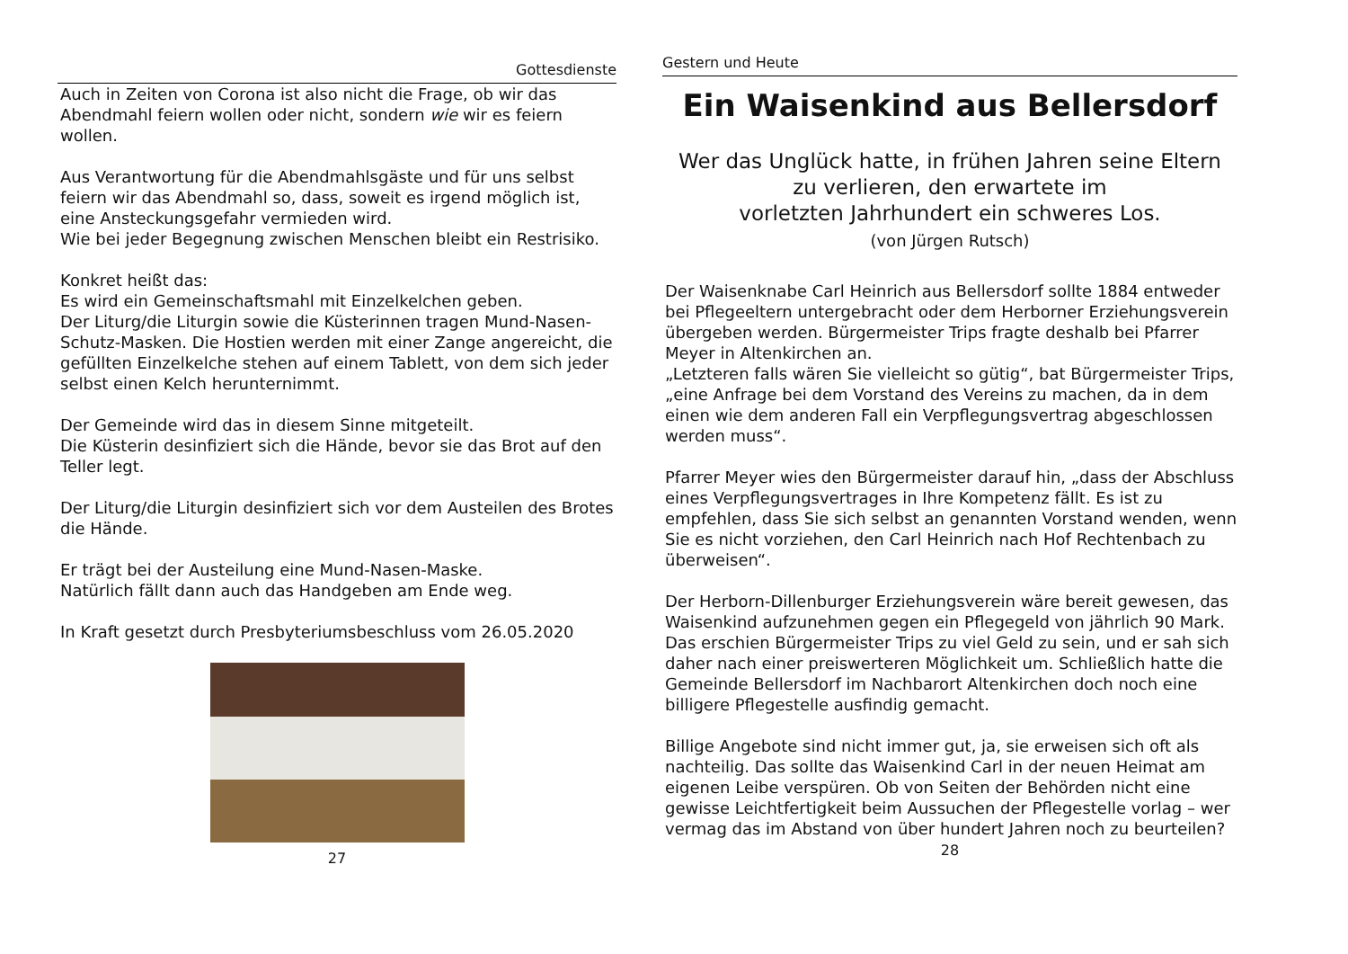Gottesdienste
Auch in Zeiten von Corona ist also nicht die Frage, ob wir das Abendmahl feiern wollen oder nicht, sondern wie wir es feiern wollen.
Aus Verantwortung für die Abendmahlsgäste und für uns selbst feiern wir das Abendmahl so, dass, soweit es irgend möglich ist, eine Ansteckungsgefahr vermieden wird.
Wie bei jeder Begegnung zwischen Menschen bleibt ein Restrisiko.
Konkret heißt das:
Es wird ein Gemeinschaftsmahl mit Einzelkelchen geben.
Der Liturg/die Liturgin sowie die Küsterinnen tragen Mund-Nasen-Schutz-Masken. Die Hostien werden mit einer Zange angereicht, die gefüllten Einzelkelche stehen auf einem Tablett, von dem sich jeder selbst einen Kelch herunternimmt.
Der Gemeinde wird das in diesem Sinne mitgeteilt.
Die Küsterin desinfiziert sich die Hände, bevor sie das Brot auf den Teller legt.
Der Liturg/die Liturgin desinfiziert sich vor dem Austeilen des Brotes die Hände.
Er trägt bei der Austeilung eine Mund-Nasen-Maske.
Natürlich fällt dann auch das Handgeben am Ende weg.
In Kraft gesetzt durch Presbyteriumsbeschluss vom 26.05.2020
27
Gestern und Heute
Ein Waisenkind aus Bellersdorf
Wer das Unglück hatte, in frühen Jahren seine Eltern
zu verlieren, den erwartete im
vorletzten Jahrhundert ein schweres Los.
(von Jürgen Rutsch)
Der Waisenknabe Carl Heinrich aus Bellersdorf sollte 1884 entweder bei Pflegeeltern untergebracht oder dem Herborner Erziehungsverein übergeben werden. Bürgermeister Trips fragte deshalb bei Pfarrer Meyer in Altenkirchen an.
„Letzteren falls wären Sie vielleicht so gütig“, bat Bürgermeister Trips, „eine Anfrage bei dem Vorstand des Vereins zu machen, da in dem einen wie dem anderen Fall ein Verpflegungsvertrag abgeschlossen werden muss“.
Pfarrer Meyer wies den Bürgermeister darauf hin, „dass der Abschluss eines Verpflegungsvertrages in Ihre Kompetenz fällt. Es ist zu empfehlen, dass Sie sich selbst an genannten Vorstand wenden, wenn Sie es nicht vorziehen, den Carl Heinrich nach Hof Rechtenbach zu überweisen“.
Der Herborn-Dillenburger Erziehungsverein wäre bereit gewesen, das Waisenkind aufzunehmen gegen ein Pflegegeld von jährlich 90 Mark. Das erschien Bürgermeister Trips zu viel Geld zu sein, und er sah sich daher nach einer preiswerteren Möglichkeit um. Schließlich hatte die Gemeinde Bellersdorf im Nachbarort Altenkirchen doch noch eine billigere Pflegestelle ausfindig gemacht.
Billige Angebote sind nicht immer gut, ja, sie erweisen sich oft als nachteilig. Das sollte das Waisenkind Carl in der neuen Heimat am eigenen Leibe verspüren. Ob von Seiten der Behörden nicht eine gewisse Leichtfertigkeit beim Aussuchen der Pflegestelle vorlag – wer vermag das im Abstand von über hundert Jahren noch zu beurteilen?
28